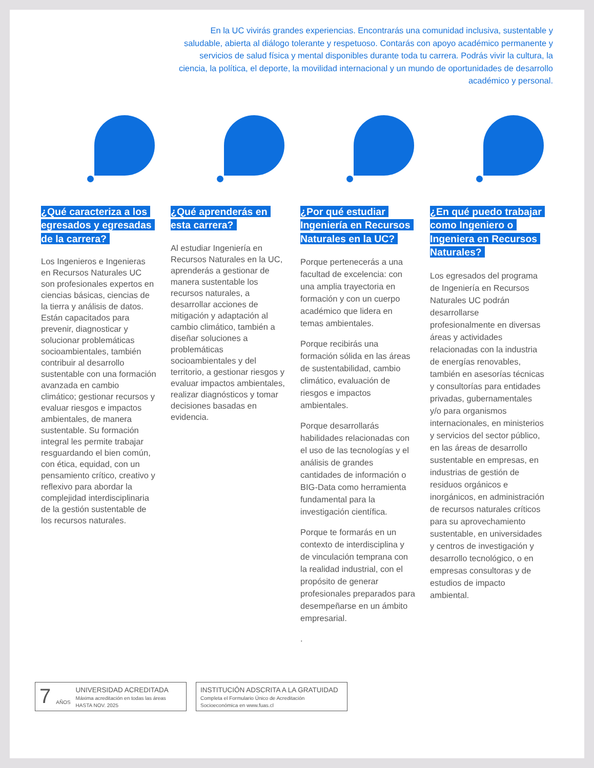En la UC vivirás grandes experiencias. Encontrarás una comunidad inclusiva, sustentable y saludable, abierta al diálogo tolerante y respetuoso. Contarás con apoyo académico permanente y servicios de salud física y mental disponibles durante toda tu carrera. Podrás vivir la cultura, la ciencia, la política, el deporte, la movilidad internacional y un mundo de oportunidades de desarrollo académico y personal.
¿Qué caracteriza a los egresados y egresadas de la carrera?
Los Ingenieros e Ingenieras en Recursos Naturales UC son profesionales expertos en ciencias básicas, ciencias de la tierra y análisis de datos. Están capacitados para prevenir, diagnosticar y solucionar problemáticas socioambientales, también contribuir al desarrollo sustentable con una formación avanzada en cambio climático; gestionar recursos y evaluar riesgos e impactos ambientales, de manera sustentable. Su formación integral les permite trabajar resguardando el bien común, con ética, equidad, con un pensamiento crítico, creativo y reflexivo para abordar la complejidad interdisciplinaria de la gestión sustentable de los recursos naturales.
¿Qué aprenderás en esta carrera?
Al estudiar Ingeniería en Recursos Naturales en la UC, aprenderás a gestionar de manera sustentable los recursos naturales, a desarrollar acciones de mitigación y adaptación al cambio climático, también a diseñar soluciones a problemáticas socioambientales y del territorio, a gestionar riesgos y evaluar impactos ambientales, realizar diagnósticos y tomar decisiones basadas en evidencia.
¿Por qué estudiar Ingeniería en Recursos Naturales en la UC?
Porque pertenecerás a una facultad de excelencia: con una amplia trayectoria en formación y con un cuerpo académico que lidera en temas ambientales.
Porque recibirás una formación sólida en las áreas de sustentabilidad, cambio climático, evaluación de riesgos e impactos ambientales.
Porque desarrollarás habilidades relacionadas con el uso de las tecnologías y el análisis de grandes cantidades de información o BIG-Data como herramienta fundamental para la investigación científica.
Porque te formarás en un contexto de interdisciplina y de vinculación temprana con la realidad industrial, con el propósito de generar profesionales preparados para desempeñarse en un ámbito empresarial.
.
¿En qué puedo trabajar como Ingeniero o Ingeniera en Recursos Naturales?
Los egresados del programa de Ingeniería en Recursos Naturales UC podrán desarrollarse profesionalmente en diversas áreas y actividades relacionadas con la industria de energías renovables, también en asesorías técnicas y consultorías para entidades privadas, gubernamentales y/o para organismos internacionales, en ministerios y servicios del sector público, en las áreas de desarrollo sustentable en empresas, en industrias de gestión de residuos orgánicos e inorgánicos, en administración de recursos naturales críticos para su aprovechamiento sustentable, en universidades y centros de investigación y desarrollo tecnológico, o en empresas consultoras y de estudios de impacto ambiental.
7 AÑOS
UNIVERSIDAD ACREDITADA
Máxima acreditación en todas las áreas
HASTA NOV. 2025
INSTITUCIÓN ADSCRITA A LA GRATUIDAD
Completa el Formulario Único de Acreditación
Socioeconómica en www.fuas.cl